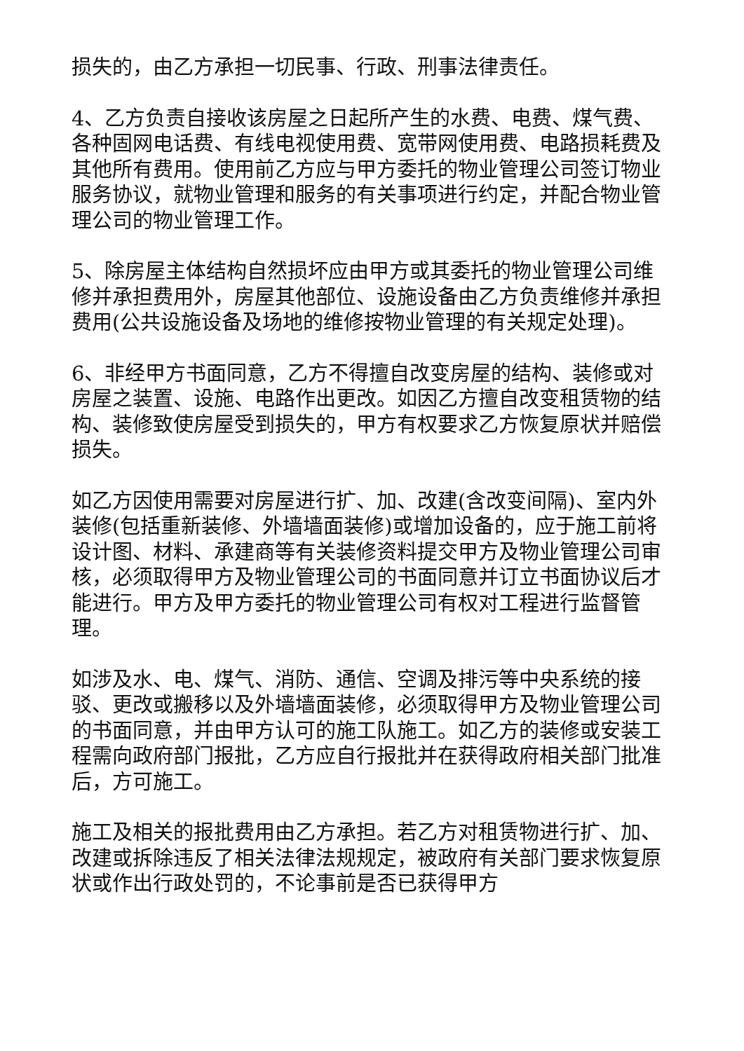损失的，由乙方承担一切民事、行政、刑事法律责任。
4、乙方负责自接收该房屋之日起所产生的水费、电费、煤气费、各种固网电话费、有线电视使用费、宽带网使用费、电路损耗费及其他所有费用。使用前乙方应与甲方委托的物业管理公司签订物业服务协议，就物业管理和服务的有关事项进行约定，并配合物业管理公司的物业管理工作。
5、除房屋主体结构自然损坏应由甲方或其委托的物业管理公司维修并承担费用外，房屋其他部位、设施设备由乙方负责维修并承担费用(公共设施设备及场地的维修按物业管理的有关规定处理)。
6、非经甲方书面同意，乙方不得擅自改变房屋的结构、装修或对房屋之装置、设施、电路作出更改。如因乙方擅自改变租赁物的结构、装修致使房屋受到损失的，甲方有权要求乙方恢复原状并赔偿损失。
如乙方因使用需要对房屋进行扩、加、改建(含改变间隔)、室内外装修(包括重新装修、外墙墙面装修)或增加设备的，应于施工前将设计图、材料、承建商等有关装修资料提交甲方及物业管理公司审核，必须取得甲方及物业管理公司的书面同意并订立书面协议后才能进行。甲方及甲方委托的物业管理公司有权对工程进行监督管理。
如涉及水、电、煤气、消防、通信、空调及排污等中央系统的接驳、更改或搬移以及外墙墙面装修，必须取得甲方及物业管理公司的书面同意，并由甲方认可的施工队施工。如乙方的装修或安装工程需向政府部门报批，乙方应自行报批并在获得政府相关部门批准后，方可施工。
施工及相关的报批费用由乙方承担。若乙方对租赁物进行扩、加、改建或拆除违反了相关法律法规规定，被政府有关部门要求恢复原状或作出行政处罚的，不论事前是否已获得甲方